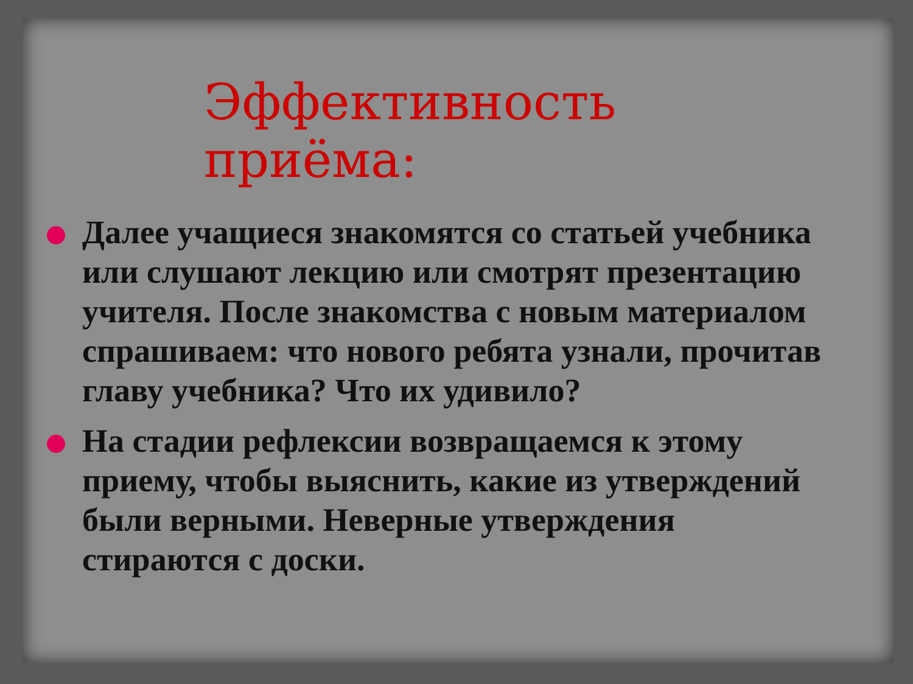Эффективность приёма:
Далее учащиеся знакомятся со статьей учебника или слушают лекцию или смотрят презентацию учителя. После знакомства с новым материалом спрашиваем: что нового ребята узнали, прочитав главу учебника? Что их удивило?
На стадии рефлексии возвращаемся к этому приему, чтобы выяснить, какие из утверждений были верными. Неверные утверждения стираются с доски.